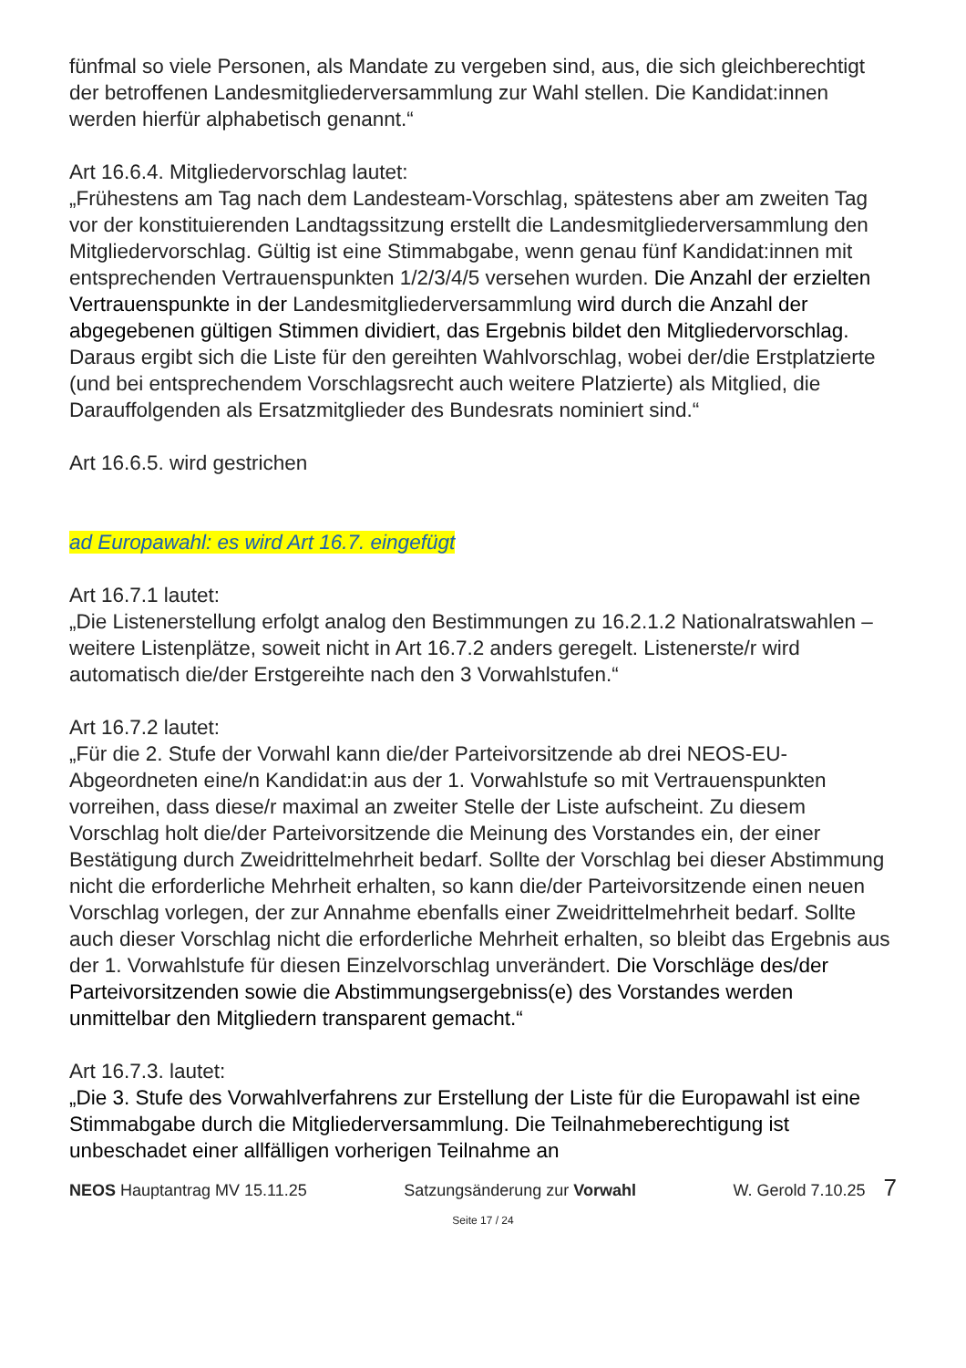fünfmal so viele Personen, als Mandate zu vergeben sind, aus, die sich gleichberechtigt der betroffenen Landesmitgliederversammlung zur Wahl stellen. Die Kandidat:innen werden hierfür alphabetisch genannt.“
Art 16.6.4. Mitgliedervorschlag lautet:
„Frühestens am Tag nach dem Landesteam-Vorschlag, spätestens aber am zweiten Tag vor der konstituierenden Landtagssitzung erstellt die Landesmitgliederversammlung den Mitgliedervorschlag. Gültig ist eine Stimmabgabe, wenn genau fünf Kandidat:innen mit entsprechenden Vertrauenspunkten 1/2/3/4/5 versehen wurden. Die Anzahl der erzielten Vertrauenspunkte in der Landesmitgliederversammlung wird durch die Anzahl der abgegebenen gültigen Stimmen dividiert, das Ergebnis bildet den Mitgliedervorschlag. Daraus ergibt sich die Liste für den gereihten Wahlvorschlag, wobei der/die Erstplatzierte (und bei entsprechendem Vorschlagsrecht auch weitere Platzierte) als Mitglied, die Darauffolgenden als Ersatzmitglieder des Bundesrats nominiert sind.“
Art 16.6.5. wird gestrichen
ad Europawahl: es wird Art 16.7. eingefügt
Art 16.7.1 lautet:
„Die Listenerstellung erfolgt analog den Bestimmungen zu 16.2.1.2 Nationalratswahlen – weitere Listenplätze, soweit nicht in Art 16.7.2 anders geregelt. Listenerste/r wird automatisch die/der Erstgereihte nach den 3 Vorwahlstufen.“
Art 16.7.2 lautet:
„Für die 2. Stufe der Vorwahl kann die/der Parteivorsitzende ab drei NEOS-EU-Abgeordneten eine/n Kandidat:in aus der 1. Vorwahlstufe so mit Vertrauenspunkten vorreihen, dass diese/r maximal an zweiter Stelle der Liste aufscheint. Zu diesem Vorschlag holt die/der Parteivorsitzende die Meinung des Vorstandes ein, der einer Bestätigung durch Zweidrittelmehrheit bedarf. Sollte der Vorschlag bei dieser Abstimmung nicht die erforderliche Mehrheit erhalten, so kann die/der Parteivorsitzende einen neuen Vorschlag vorlegen, der zur Annahme ebenfalls einer Zweidrittelmehrheit bedarf. Sollte auch dieser Vorschlag nicht die erforderliche Mehrheit erhalten, so bleibt das Ergebnis aus der 1. Vorwahlstufe für diesen Einzelvorschlag unverändert. Die Vorschläge des/der Parteivorsitzenden sowie die Abstimmungsergebniss(e) des Vorstandes werden unmittelbar den Mitgliedern transparent gemacht.“
Art 16.7.3. lautet:
„Die 3. Stufe des Vorwahlverfahrens zur Erstellung der Liste für die Europawahl ist eine Stimmabgabe durch die Mitgliederversammlung. Die Teilnahmeberechtigung ist unbeschadet einer allfälligen vorherigen Teilnahme an
NEOS Hauptantrag MV 15.11.25 Satzungsänderung zur Vorwahl W. Gerold 7.10.25 7
Seite 17 / 24